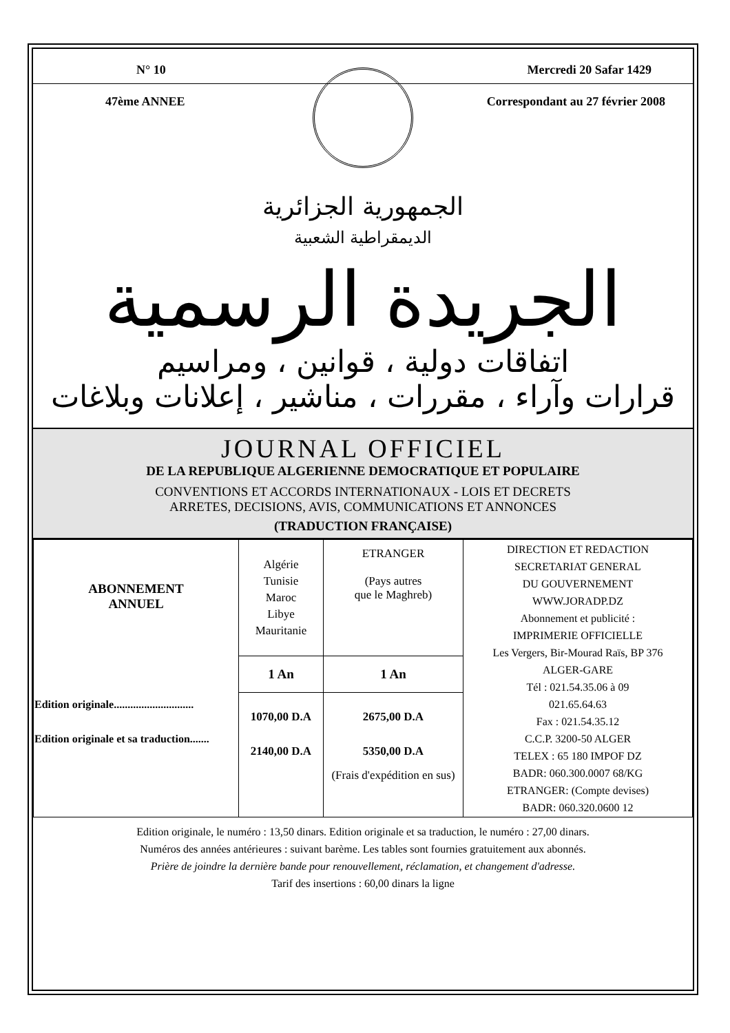N° 10 Mercredi 20 Safar 1429
47ème ANNEE Correspondant au 27 février 2008
الجمهورية الجزائرية
الديمقراطية الشعبية
الجريدة الرسمية
اتفاقات دولية ، قوانين ، ومراسيم
قرارات وآراء ، مقررات ، مناشير ، إعلانات وبلاغات
JOURNAL OFFICIEL
DE LA REPUBLIQUE ALGERIENNE DEMOCRATIQUE ET POPULAIRE
CONVENTIONS ET ACCORDS INTERNATIONAUX - LOIS ET DECRETS
ARRETES, DECISIONS, AVIS, COMMUNICATIONS ET ANNONCES
(TRADUCTION FRANÇAISE)
| ABONNEMENT ANNUEL Edition originale............................. Edition originale et sa traduction....... | Algérie Tunisie Maroc Libye Mauritanie | ETRANGER (Pays autres que le Maghreb) | DIRECTION ET REDACTION SECRETARIAT GENERAL DU GOUVERNEMENT WWW.JORADP.DZ Abonnement et publicité : IMPRIMERIE OFFICIELLE Les Vergers, Bir-Mourad Raïs, BP 376 ALGER-GARE Tél : 021.54.35.06 à 09 021.65.64.63 Fax : 021.54.35.12 C.C.P. 3200-50 ALGER TELEX : 65 180 IMPOF DZ BADR: 060.300.0007 68/KG ETRANGER: (Compte devises) BADR: 060.320.0600 12 |
| | 1 An | 1 An | |
| | 1070,00 D.A 2140,00 D.A | 2675,00 D.A 5350,00 D.A (Frais d'expédition en sus) | |
Edition originale, le numéro : 13,50 dinars. Edition originale et sa traduction, le numéro : 27,00 dinars.
Numéros des années antérieures : suivant barème. Les tables sont fournies gratuitement aux abonnés.
Prière de joindre la dernière bande pour renouvellement, réclamation, et changement d'adresse.
Tarif des insertions : 60,00 dinars la ligne